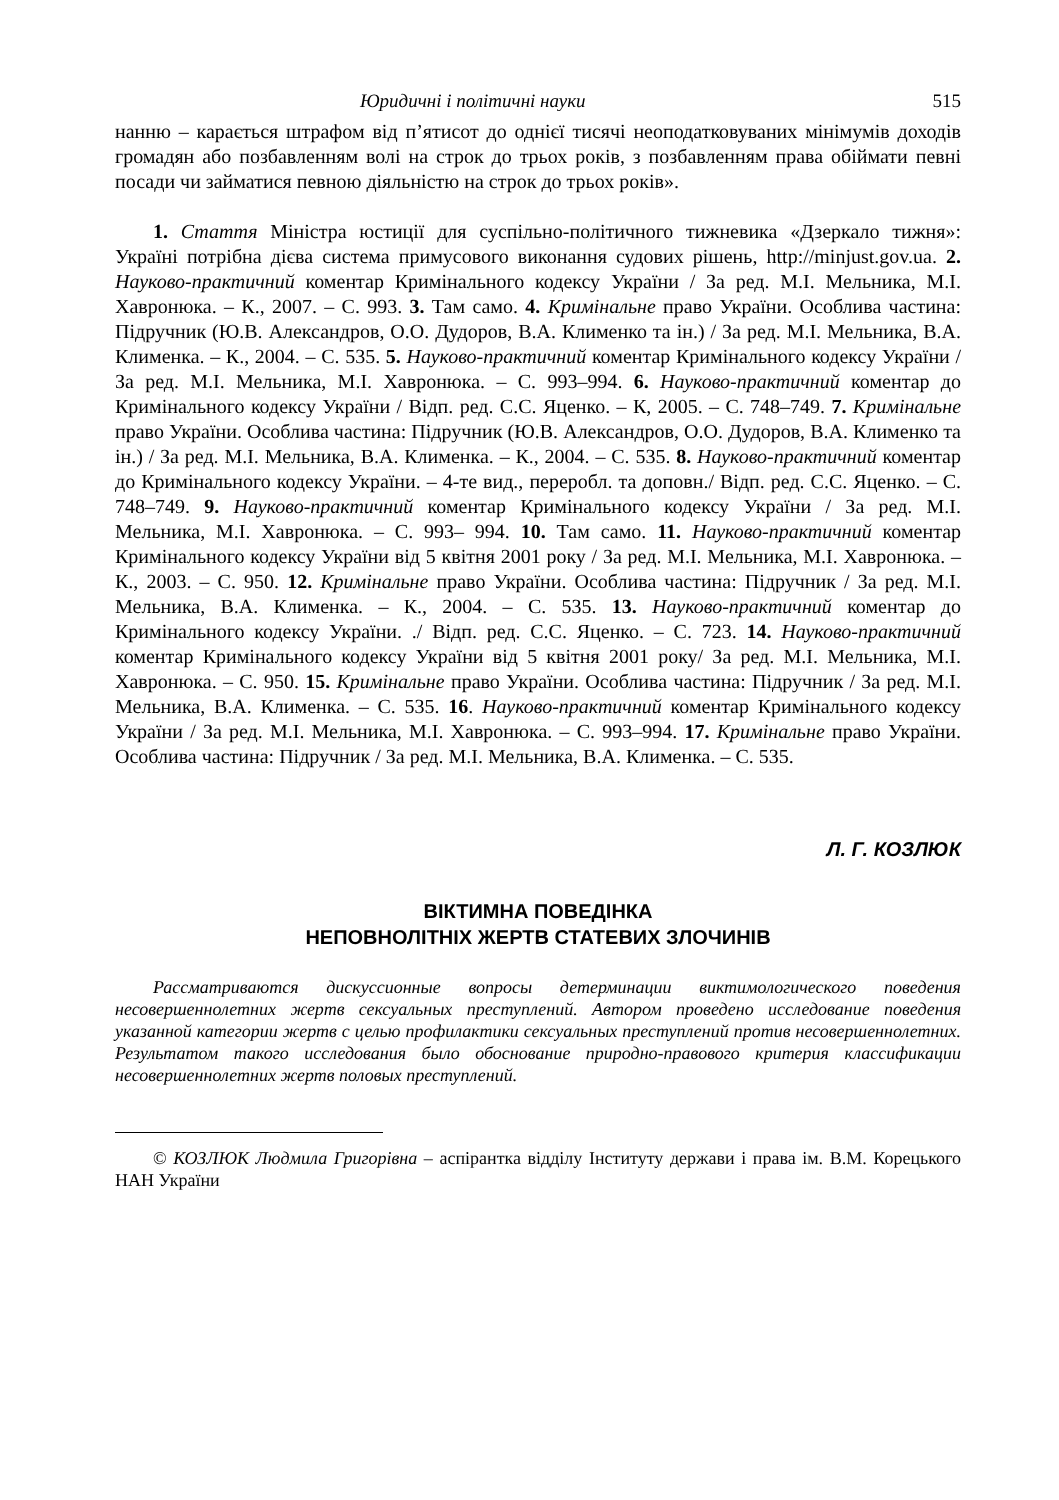Юридичні і політичні науки 515
нанню – карається штрафом від п’ятисот до однієї тисячі неоподатковуваних мінімумів доходів громадян або позбавленням волі на строк до трьох років, з позбавленням права обіймати певні посади чи займатися певною діяльністю на строк до трьох років».
1. Стаття Міністра юстиції для суспільно-політичного тижневика «Дзеркало тижня»: Україні потрібна дієва система примусового виконання судових рішень, http://minjust.gov.ua. 2. Науково-практичний коментар Кримінального кодексу України / За ред. М.І. Мельника, М.І. Хавронюка. – К., 2007. – С. 993. 3. Там само. 4. Кримінальне право України. Особлива частина: Підручник (Ю.В. Александров, О.О. Дудоров, В.А. Клименко та ін.) / За ред. М.І. Мельника, В.А. Клименка. – К., 2004. – С. 535. 5. Науково-практичний коментар Кримінального кодексу України / За ред. М.І. Мельника, М.І. Хавронюка. – С. 993–994. 6. Науково-практичний коментар до Кримінального кодексу України / Відп. ред. С.С. Яценко. – К, 2005. – С. 748–749. 7. Кримінальне право України. Особлива частина: Підручник (Ю.В. Александров, О.О. Дудоров, В.А. Клименко та ін.) / За ред. М.І. Мельника, В.А. Клименка. – К., 2004. – С. 535. 8. Науково-практичний коментар до Кримінального кодексу України. – 4-те вид., переробл. та доповн./ Відп. ред. С.С. Яценко. – С. 748–749. 9. Науково-практичний коментар Кримінального кодексу України / За ред. М.І. Мельника, М.І. Хавронюка. – С. 993– 994. 10. Там само. 11. Науково-практичний коментар Кримінального кодексу України від 5 квітня 2001 року / За ред. М.І. Мельника, М.І. Хавронюка. – К., 2003. – С. 950. 12. Кримінальне право України. Особлива частина: Підручник / За ред. М.І. Мельника, В.А. Клименка. – К., 2004. – С. 535. 13. Науково-практичний коментар до Кримінального кодексу України. ./ Відп. ред. С.С. Яценко. – С. 723. 14. Науково-практичний коментар Кримінального кодексу України від 5 квітня 2001 року/ За ред. М.І. Мельника, М.І. Хавронюка. – С. 950. 15. Кримінальне право України. Особлива частина: Підручник / За ред. М.І. Мельника, В.А. Клименка. – С. 535. 16. Науково-практичний коментар Кримінального кодексу України / За ред. М.І. Мельника, М.І. Хавронюка. – С. 993–994. 17. Кримінальне право України. Особлива частина: Підручник / За ред. М.І. Мельника, В.А. Клименка. – С. 535.
Л. Г. КОЗЛЮК
ВІКТИМНА ПОВЕДІНКА
НЕПОВНОЛІТНІХ ЖЕРТВ СТАТЕВИХ ЗЛОЧИНІВ
Рассматриваются дискуссионные вопросы детерминации виктимологического поведения несовершеннолетних жертв сексуальных преступлений. Автором проведено исследование поведения указанной категории жертв с целью профилактики сексуальных преступлений против несовершеннолетних. Результатом такого исследования было обоснование природно-правового критерия классификации несовершеннолетних жертв половых преступлений.
© КОЗЛЮК Людмила Григорівна – аспірантка відділу Інституту держави і права ім. В.М. Корецького НАН України